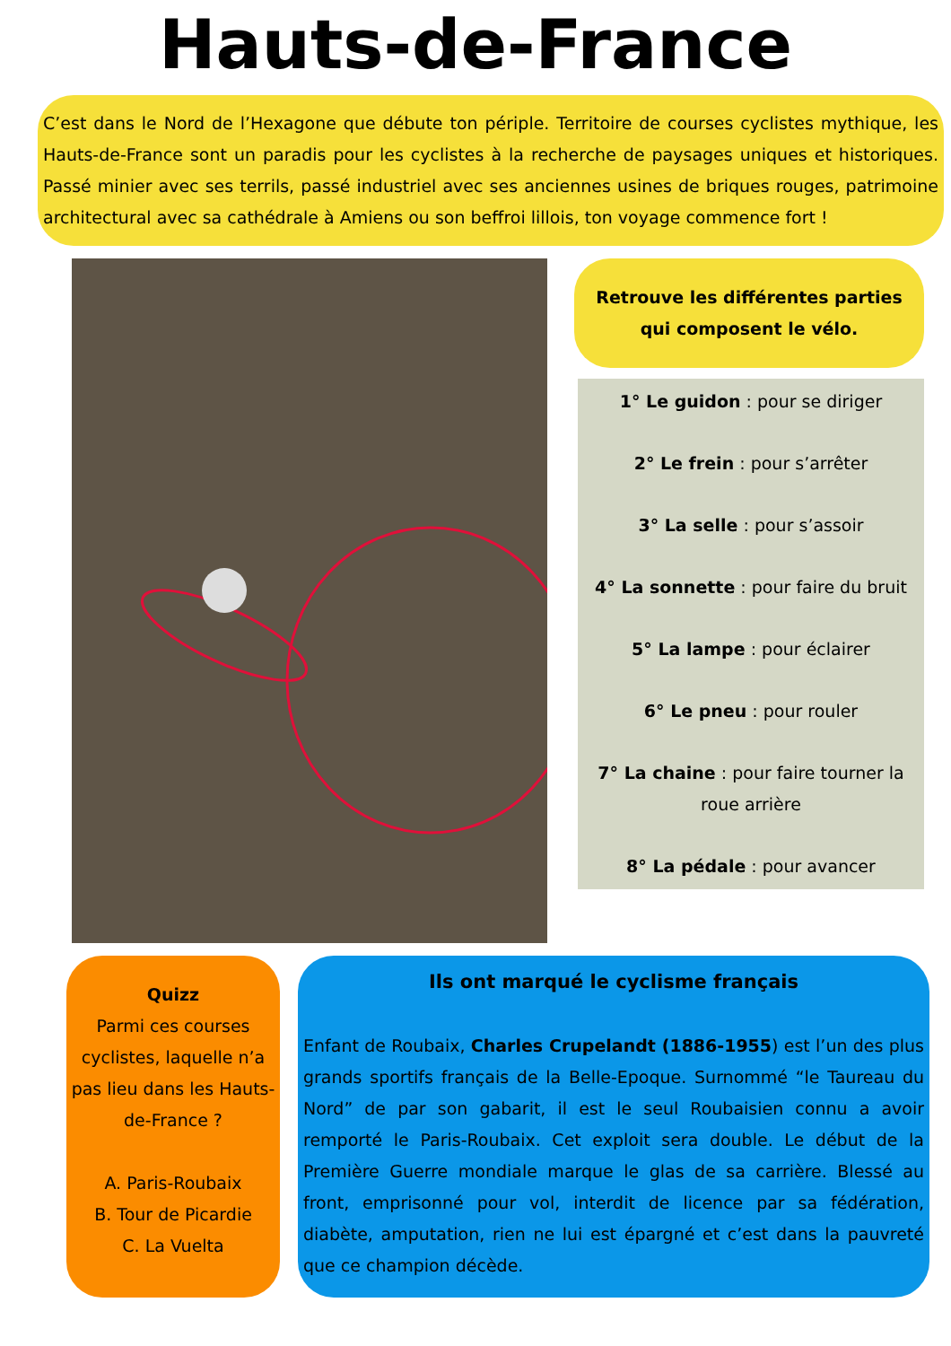Hauts-de-France
C’est dans le Nord de l’Hexagone que débute ton périple. Territoire de courses cyclistes mythique, les Hauts-de-France sont un paradis pour les cyclistes à la recherche de paysages uniques et historiques. Passé minier avec ses terrils, passé industriel avec ses anciennes usines de briques rouges, patrimoine architectural avec sa cathédrale à Amiens ou son beffroi lillois, ton voyage commence fort !
Retrouve les différentes parties
qui composent le vélo.
1° Le guidon : pour se diriger
2° Le frein : pour s’arrêter
3° La selle : pour s’assoir
4° La sonnette : pour faire du bruit
5° La lampe : pour éclairer
6° Le pneu : pour rouler
7° La chaine : pour faire tourner la roue arrière
8° La pédale : pour avancer
Quizz
Parmi ces courses cyclistes, laquelle n’a pas lieu dans les Hauts-de-France ?
A. Paris-Roubaix
B. Tour de Picardie
C. La Vuelta
Ils ont marqué le cyclisme français
Enfant de Roubaix, Charles Crupelandt (1886-1955) est l’un des plus grands sportifs français de la Belle-Epoque. Surnommé “le Taureau du Nord” de par son gabarit, il est le seul Roubaisien connu a avoir remporté le Paris-Roubaix. Cet exploit sera double. Le début de la Première Guerre mondiale marque le glas de sa carrière. Blessé au front, emprisonné pour vol, interdit de licence par sa fédération, diabète, amputation, rien ne lui est épargné et c’est dans la pauvreté que ce champion décède.